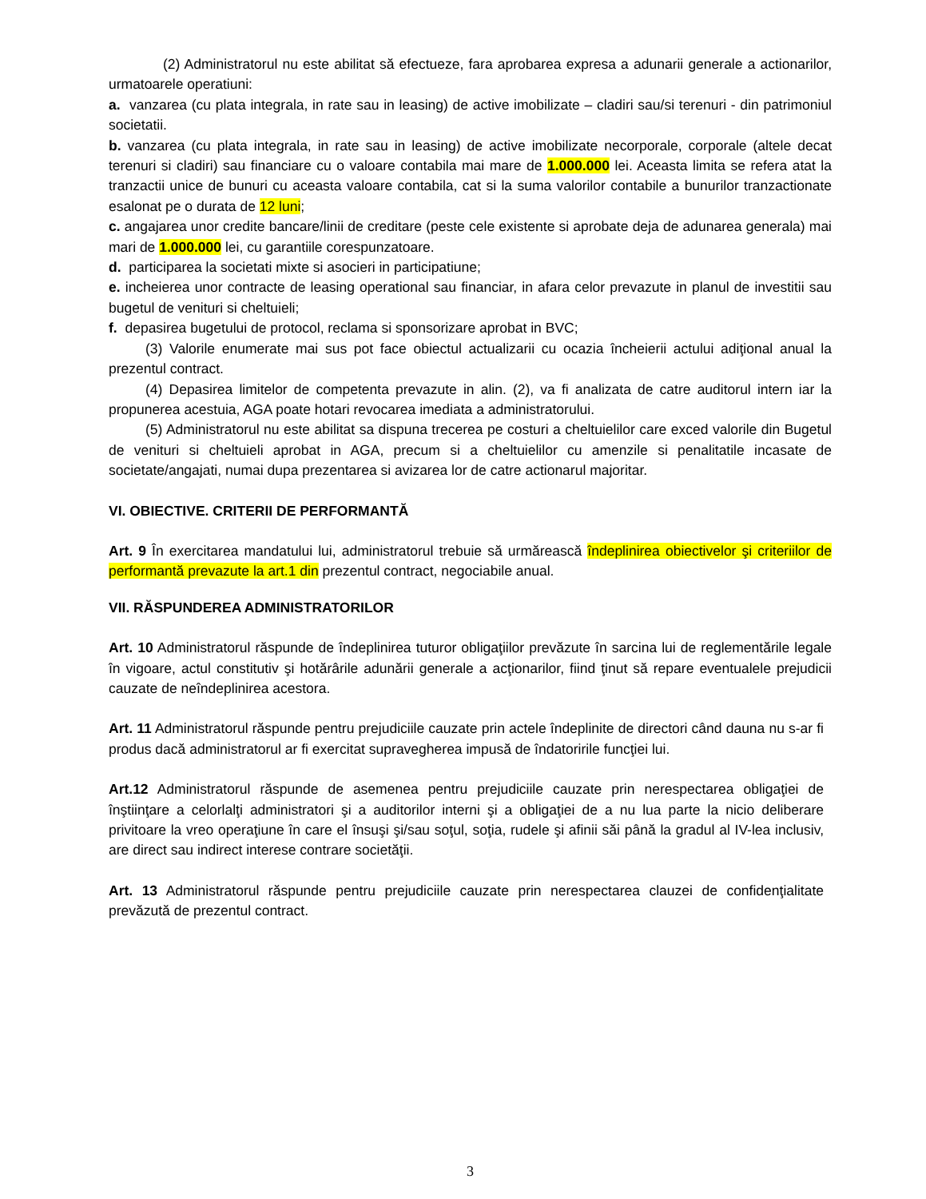(2) Administratorul nu este abilitat să efectueze, fara aprobarea expresa a adunarii generale a actionarilor, urmatoarele operatiuni:
a. vanzarea (cu plata integrala, in rate sau in leasing) de active imobilizate – cladiri sau/si terenuri - din patrimoniul societatii.
b. vanzarea (cu plata integrala, in rate sau in leasing) de active imobilizate necorporale, corporale (altele decat terenuri si cladiri) sau financiare cu o valoare contabila mai mare de 1.000.000 lei. Aceasta limita se refera atat la tranzactii unice de bunuri cu aceasta valoare contabila, cat si la suma valorilor contabile a bunurilor tranzactionate esalonat pe o durata de 12 luni;
c. angajarea unor credite bancare/linii de creditare (peste cele existente si aprobate deja de adunarea generala) mai mari de 1.000.000 lei, cu garantiile corespunzatoare.
d. participarea la societati mixte si asocieri in participatiune;
e. incheierea unor contracte de leasing operational sau financiar, in afara celor prevazute in planul de investitii sau bugetul de venituri si cheltuieli;
f. depasirea bugetului de protocol, reclama si sponsorizare aprobat in BVC;
(3) Valorile enumerate mai sus pot face obiectul actualizarii cu ocazia încheierii actului adiţional anual la prezentul contract.
(4) Depasirea limitelor de competenta prevazute in alin. (2), va fi analizata de catre auditorul intern iar la propunerea acestuia, AGA poate hotari revocarea imediata a administratorului.
(5) Administratorul nu este abilitat sa dispuna trecerea pe costuri a cheltuielilor care exced valorile din Bugetul de venituri si cheltuieli aprobat in AGA, precum si a cheltuielilor cu amenzile si penalitatile incasate de societate/angajati, numai dupa prezentarea si avizarea lor de catre actionarul majoritar.
VI. OBIECTIVE. CRITERII DE PERFORMANTĂ
Art. 9 În exercitarea mandatului lui, administratorul trebuie să urmărească îndeplinirea obiectivelor şi criteriilor de performantă prevazute la art.1 din prezentul contract, negociabile anual.
VII. RĂSPUNDEREA ADMINISTRATORILOR
Art. 10 Administratorul răspunde de îndeplinirea tuturor obligaţiilor prevăzute în sarcina lui de reglementările legale în vigoare, actul constitutiv şi hotărârile adunării generale a acţionarilor, fiind ţinut să repare eventualele prejudicii cauzate de neîndeplinirea acestora.
Art. 11 Administratorul răspunde pentru prejudiciile cauzate prin actele îndeplinite de directori când dauna nu s-ar fi produs dacă administratorul ar fi exercitat supravegherea impusă de îndatoririle funcţiei lui.
Art.12 Administratorul răspunde de asemenea pentru prejudiciile cauzate prin nerespectarea obligaţiei de înştiinţare a celorlalţi administratori şi a auditorilor interni şi a obligaţiei de a nu lua parte la nicio deliberare privitoare la vreo operaţiune în care el însuşi şi/sau soţul, soţia, rudele şi afinii săi până la gradul al IV-lea inclusiv, are direct sau indirect interese contrare societăţii.
Art. 13 Administratorul răspunde pentru prejudiciile cauzate prin nerespectarea clauzei de confidenţialitate prevăzută de prezentul contract.
3